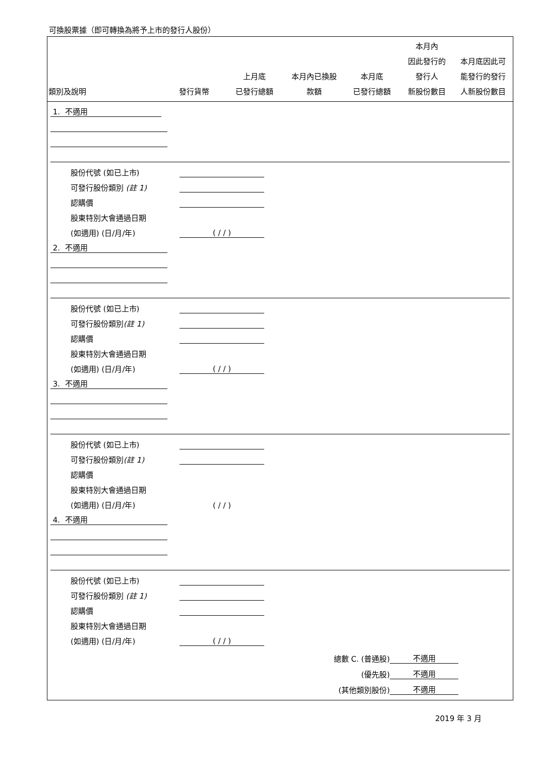可換股票據（即可轉換為將予上市的發行人股份）
| 類別及說明 | 發行貨幣 | 上月底 已發行總額 | 本月內已換股 款額 | 本月底 已發行總額 | 本月內 因此發行的 發行人 新股份數目 | 本月底因此可 能發行的發行 人新股份數目 |
| --- | --- | --- | --- | --- | --- | --- |
| 1. 不適用 | | |
| 股份代號 (如已上市) | | |
| 可發行股份類別 (註 1) | | |
| 認購價 | | |
| 股東特別大會通過日期 | | |
| (如適用) (日/月/年) | ( / / ) | |
| 2. 不適用 | | |
| 股份代號 (如已上市) | | |
| 可發行股份類別 (註 1) | | |
| 認購價 | | |
| 股東特別大會通過日期 | | |
| (如適用) (日/月/年) | ( / / ) | |
| 3. 不適用 | | |
| 股份代號 (如已上市) | | |
| 可發行股份類別 (註 1) | | |
| 認購價 | | |
| 股東特別大會通過日期 | | |
| (如適用) (日/月/年) | ( / / ) | |
| 4. 不適用 | | |
| 股份代號 (如已上市) | | |
| 可發行股份類別 (註 1) | | |
| 認購價 | | |
| 股東特別大會通過日期 | | |
| (如適用) (日/月/年) | ( / / ) | |
| 總數 C. (普通股) | 不適用 |
| (優先股) | 不適用 |
| (其他類別股份) | 不適用 |
2019 年 3 月